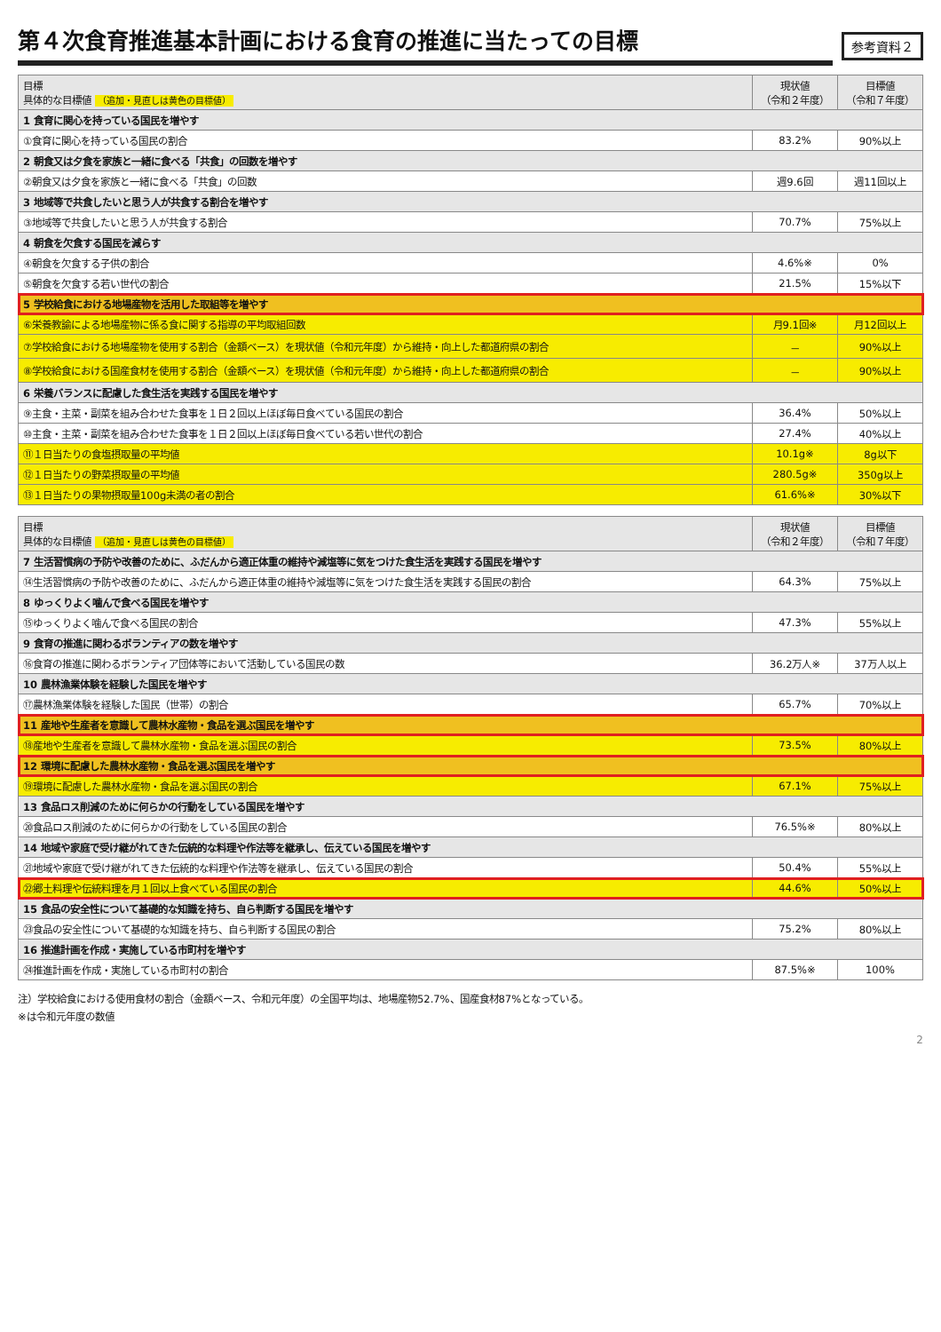第４次食育推進基本計画における食育の推進に当たっての目標
参考資料２
| 目標 具体的な目標値 （追加・見直しは黄色の目標値） | 現状値 （令和２年度） | 目標値 （令和７年度） |
| --- | --- | --- |
| 1 食育に関心を持っている国民を増やす | | |
| ①食育に関心を持っている国民の割合 | 83.2% | 90%以上 |
| 2 朝食又は夕食を家族と一緒に食べる「共食」の回数を増やす | | |
| ②朝食又は夕食を家族と一緒に食べる「共食」の回数 | 週9.6回 | 週11回以上 |
| 3 地域等で共食したいと思う人が共食する割合を増やす | | |
| ③地域等で共食したいと思う人が共食する割合 | 70.7% | 75%以上 |
| 4 朝食を欠食する国民を減らす | | |
| ④朝食を欠食する子供の割合 | 4.6%※ | 0% |
| ⑤朝食を欠食する若い世代の割合 | 21.5% | 15%以下 |
| 5 学校給食における地場産物を活用した取組等を増やす | | |
| ⑥栄養教諭による地場産物に係る食に関する指導の平均取組回数 | 月9.1回※ | 月12回以上 |
| ⑦学校給食における地場産物を使用する割合（金額ベース）を現状値（令和元年度）から維持・向上した都道府県の割合 | － | 90%以上 |
| ⑧学校給食における国産食材を使用する割合（金額ベース）を現状値（令和元年度）から維持・向上した都道府県の割合 | － | 90%以上 |
| 6 栄養バランスに配慮した食生活を実践する国民を増やす | | |
| ⑨主食・主菜・副菜を組み合わせた食事を１日２回以上ほぼ毎日食べている国民の割合 | 36.4% | 50%以上 |
| ⑩主食・主菜・副菜を組み合わせた食事を１日２回以上ほぼ毎日食べている若い世代の割合 | 27.4% | 40%以上 |
| ⑪１日当たりの食塩摂取量の平均値 | 10.1g※ | 8g以下 |
| ⑫１日当たりの野菜摂取量の平均値 | 280.5g※ | 350g以上 |
| ⑬１日当たりの果物摂取量100g未満の者の割合 | 61.6%※ | 30%以下 |
| 目標 具体的な目標値 （追加・見直しは黄色の目標値） | 現状値 （令和２年度） | 目標値 （令和７年度） |
| --- | --- | --- |
| 7 生活習慣病の予防や改善のために、ふだんから適正体重の維持や減塩等に気をつけた食生活を実践する国民を増やす | | |
| ⑭生活習慣病の予防や改善のために、ふだんから適正体重の維持や減塩等に気をつけた食生活を実践する国民の割合 | 64.3% | 75%以上 |
| 8 ゆっくりよく噛んで食べる国民を増やす | | |
| ⑮ゆっくりよく噛んで食べる国民の割合 | 47.3% | 55%以上 |
| 9 食育の推進に関わるボランティアの数を増やす | | |
| ⑯食育の推進に関わるボランティア団体等において活動している国民の数 | 36.2万人※ | 37万人以上 |
| 10 農林漁業体験を経験した国民を増やす | | |
| ⑰農林漁業体験を経験した国民（世帯）の割合 | 65.7% | 70%以上 |
| 11 産地や生産者を意識して農林水産物・食品を選ぶ国民を増やす | | |
| ⑱産地や生産者を意識して農林水産物・食品を選ぶ国民の割合 | 73.5% | 80%以上 |
| 12 環境に配慮した農林水産物・食品を選ぶ国民を増やす | | |
| ⑲環境に配慮した農林水産物・食品を選ぶ国民の割合 | 67.1% | 75%以上 |
| 13 食品ロス削減のために何らかの行動をしている国民を増やす | | |
| ⑳食品ロス削減のために何らかの行動をしている国民の割合 | 76.5%※ | 80%以上 |
| 14 地域や家庭で受け継がれてきた伝統的な料理や作法等を継承し、伝えている国民を増やす | | |
| ㉑地域や家庭で受け継がれてきた伝統的な料理や作法等を継承し、伝えている国民の割合 | 50.4% | 55%以上 |
| ㉒郷土料理や伝統料理を月１回以上食べている国民の割合 | 44.6% | 50%以上 |
| 15 食品の安全性について基礎的な知識を持ち、自ら判断する国民を増やす | | |
| ㉓食品の安全性について基礎的な知識を持ち、自ら判断する国民の割合 | 75.2% | 80%以上 |
| 16 推進計画を作成・実施している市町村を増やす | | |
| ㉔推進計画を作成・実施している市町村の割合 | 87.5%※ | 100% |
注）学校給食における使用食材の割合（金額ベース、令和元年度）の全国平均は、地場産物52.7%、国産食材87%となっている。
※は令和元年度の数値
2